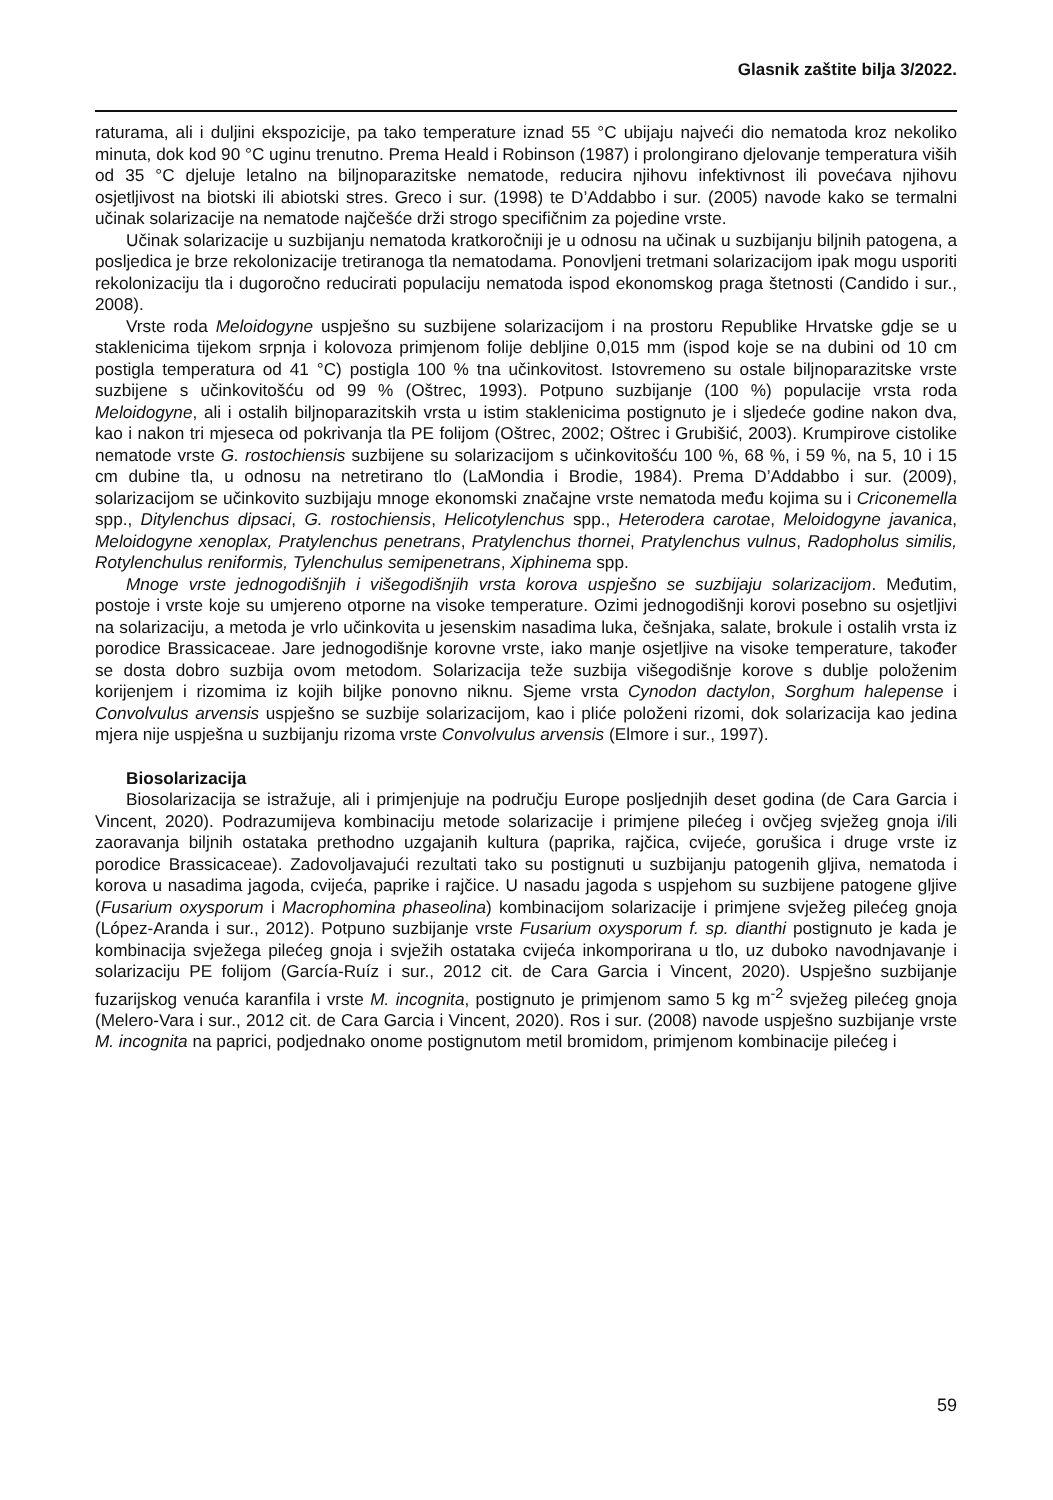Glasnik zaštite bilja 3/2022.
raturama, ali i duljini ekspozicije, pa tako temperature iznad 55 °C ubijaju najveći dio nematoda kroz nekoliko minuta, dok kod 90 °C uginu trenutno. Prema Heald i Robinson (1987) i prolongirano djelovanje temperatura viših od 35 °C djeluje letalno na biljnoparazitske nematode, reducira njihovu infektivnost ili povećava njihovu osjetljivost na biotski ili abiotski stres. Greco i sur. (1998) te D’Addabbo i sur. (2005) navode kako se termalni učinak solarizacije na nematode najčešće drži strogo specifičnim za pojedine vrste.
Učinak solarizacije u suzbijanju nematoda kratkoročniji je u odnosu na učinak u suzbijanju biljnih patogena, a posljedica je brze rekolonizacije tretiranoga tla nematodama. Ponovljeni tretmani solarizacijom ipak mogu usporiti rekolonizaciju tla i dugoročno reducirati populaciju nematoda ispod ekonomskog praga štetnosti (Candido i sur., 2008).
Vrste roda Meloidogyne uspješno su suzbijene solarizacijom i na prostoru Republike Hrvatske gdje se u staklenicima tijekom srpnja i kolovoza primjenom folije debljine 0,015 mm (ispod koje se na dubini od 10 cm postigla temperatura od 41 °C) postigla 100 % tna učinkovitost. Istovremeno su ostale biljnoparazitske vrste suzbijene s učinkovitošću od 99 % (Oštrec, 1993). Potpuno suzbijanje (100 %) populacije vrsta roda Meloidogyne, ali i ostalih biljnoparazitskih vrsta u istim staklenicima postignuto je i sljedeće godine nakon dva, kao i nakon tri mjeseca od pokrivanja tla PE folijom (Oštrec, 2002; Oštrec i Grubišić, 2003). Krumpirove cistolike nematode vrste G. rostochiensis suzbijene su solarizacijom s učinkovitošću 100 %, 68 %, i 59 %, na 5, 10 i 15 cm dubine tla, u odnosu na netretirano tlo (LaMondia i Brodie, 1984). Prema D’Addabbo i sur. (2009), solarizacijom se učinkovito suzbijaju mnoge ekonomski značajne vrste nematoda među kojima su i Criconemella spp., Ditylenchus dipsaci, G. rostochiensis, Helicotylenchus spp., Heterodera carotae, Meloidogyne javanica, Meloidogyne xenoplax, Pratylenchus penetrans, Pratylenchus thornei, Pratylenchus vulnus, Radopholus similis, Rotylenchulus reniformis, Tylenchulus semipenetrans, Xiphinema spp.
Mnoge vrste jednogodišnjih i višegodišnjih vrsta korova uspješno se suzbijaju solarizacijom. Međutim, postoje i vrste koje su umjereno otporne na visoke temperature. Ozimi jednogodišnji korovi posebno su osjetljivi na solarizaciju, a metoda je vrlo učinkovita u jesenskim nasadima luka, češnjaka, salate, brokule i ostalih vrsta iz porodice Brassicaceae. Jare jednogodišnje korovne vrste, iako manje osjetljive na visoke temperature, također se dosta dobro suzbija ovom metodom. Solarizacija teže suzbija višegodišnje korove s dublje položenim korijenjem i rizomima iz kojih biljke ponovno niknu. Sjeme vrsta Cynodon dactylon, Sorghum halepense i Convolvulus arvensis uspješno se suzbije solarizacijom, kao i pliće položeni rizomi, dok solarizacija kao jedina mjera nije uspješna u suzbijanju rizoma vrste Convolvulus arvensis (Elmore i sur., 1997).
Biosolarizacija
Biosolarizacija se istražuje, ali i primjenjuje na području Europe posljednjih deset godina (de Cara Garcia i Vincent, 2020). Podrazumijeva kombinaciju metode solarizacije i primjene pilećeg i ovčjeg svježeg gnoja i/ili zaoravanja biljnih ostataka prethodno uzgajanih kultura (paprika, rajčica, cvijeće, gorušica i druge vrste iz porodice Brassicaceae). Zadovoljavajući rezultati tako su postignuti u suzbijanju patogenih gljiva, nematoda i korova u nasadima jagoda, cvijeća, paprike i rajčice. U nasadu jagoda s uspjehom su suzbijene patogene gljive (Fusarium oxysporum i Macrophomina phaseolina) kombinacijom solarizacije i primjene svježeg pilećeg gnoja (López-Aranda i sur., 2012). Potpuno suzbijanje vrste Fusarium oxysporum f. sp. dianthi postignuto je kada je kombinacija svježega pilećeg gnoja i svježih ostataka cvijeća inkomporirana u tlo, uz duboko navodnjavanje i solarizaciju PE folijom (García-Ruíz i sur., 2012 cit. de Cara Garcia i Vincent, 2020). Uspješno suzbijanje fuzarijskog venuća karanfila i vrste M. incognita, postignuto je primjenom samo 5 kg m<sup>-2</sup> svježeg pilećeg gnoja (Melero-Vara i sur., 2012 cit. de Cara Garcia i Vincent, 2020). Ros i sur. (2008) navode uspješno suzbijanje vrste M. incognita na paprici, podjednako onome postignutom metil bromidom, primjenom kombinacije pilećeg i
59